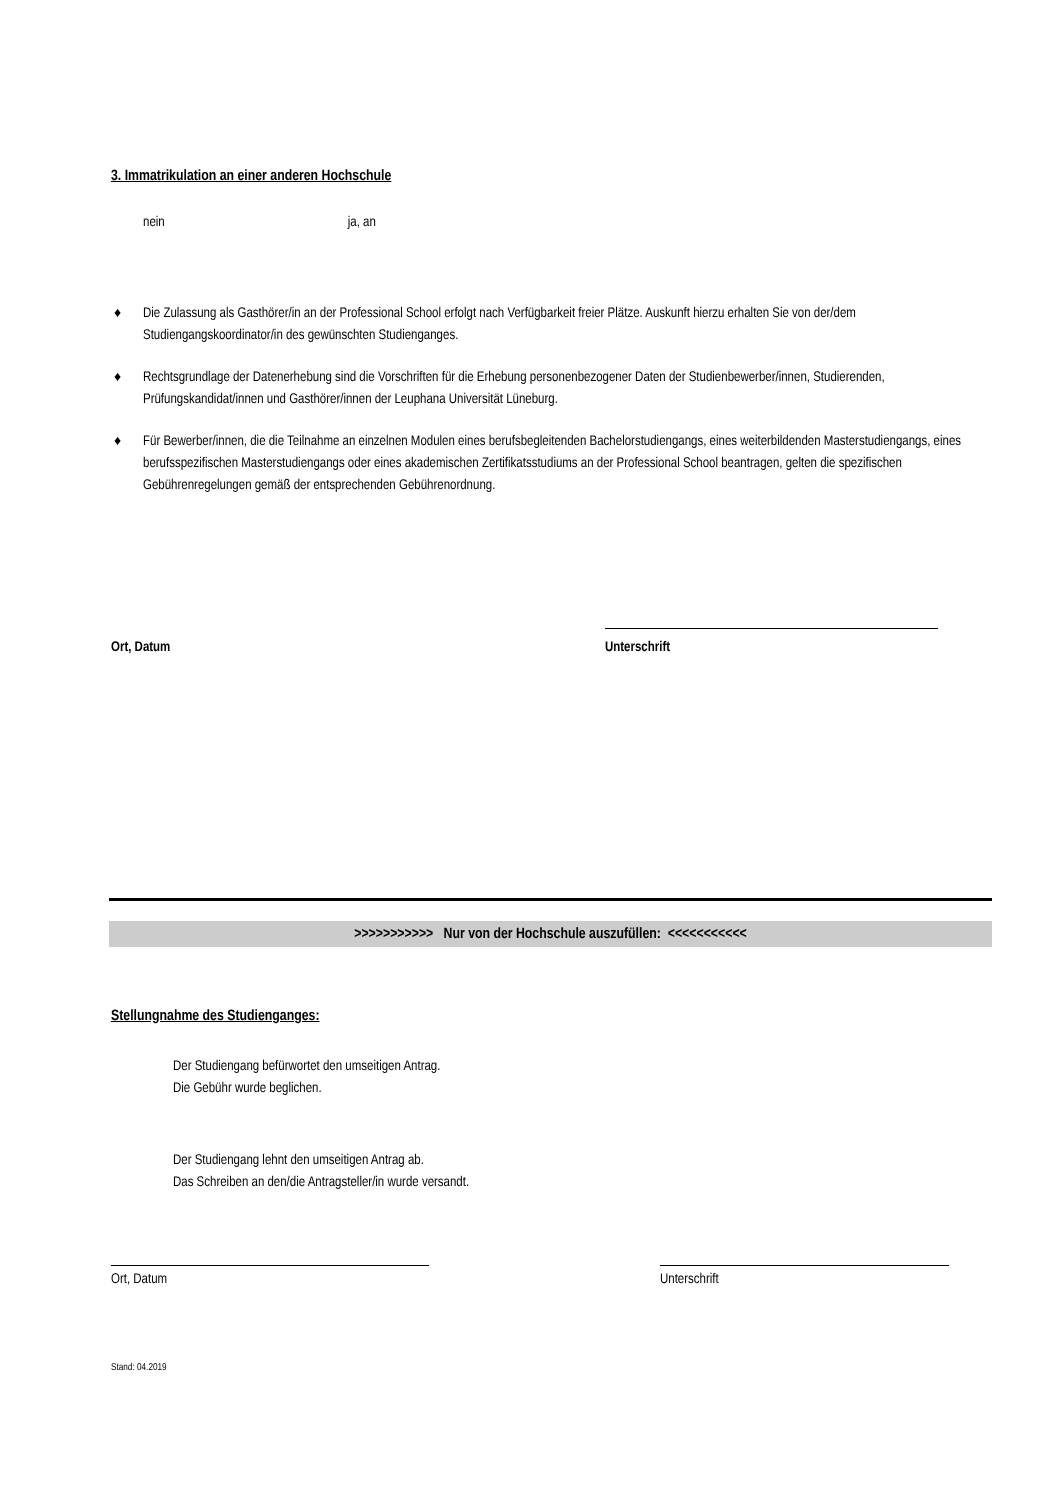3. Immatrikulation an einer anderen Hochschule
nein ja, an
♦ Die Zulassung als Gasthörer/in an der Professional School erfolgt nach Verfügbarkeit freier Plätze. Auskunft hierzu erhalten Sie von der/dem Studiengangskoordinator/in des gewünschten Studienganges.
♦ Rechtsgrundlage der Datenerhebung sind die Vorschriften für die Erhebung personenbezogener Daten der Studienbewerber/innen, Studierenden, Prüfungskandidat/innen und Gasthörer/innen der Leuphana Universität Lüneburg.
♦ Für Bewerber/innen, die die Teilnahme an einzelnen Modulen eines berufsbegleitenden Bachelorstudiengangs, eines weiterbildenden Masterstudiengangs, eines berufsspezifischen Masterstudiengangs oder eines akademischen Zertifikatsstudiums an der Professional School beantragen, gelten die spezifischen Gebührenregelungen gemäß der entsprechenden Gebührenordnung.
Ort, Datum Unterschrift
>>>>>>>>>>> Nur von der Hochschule auszufüllen: <<<<<<<<<<<
Stellungnahme des Studienganges:
Der Studiengang befürwortet den umseitigen Antrag.
Die Gebühr wurde beglichen.
Der Studiengang lehnt den umseitigen Antrag ab.
Das Schreiben an den/die Antragsteller/in wurde versandt.
Ort, Datum Unterschrift
Stand: 04.2019